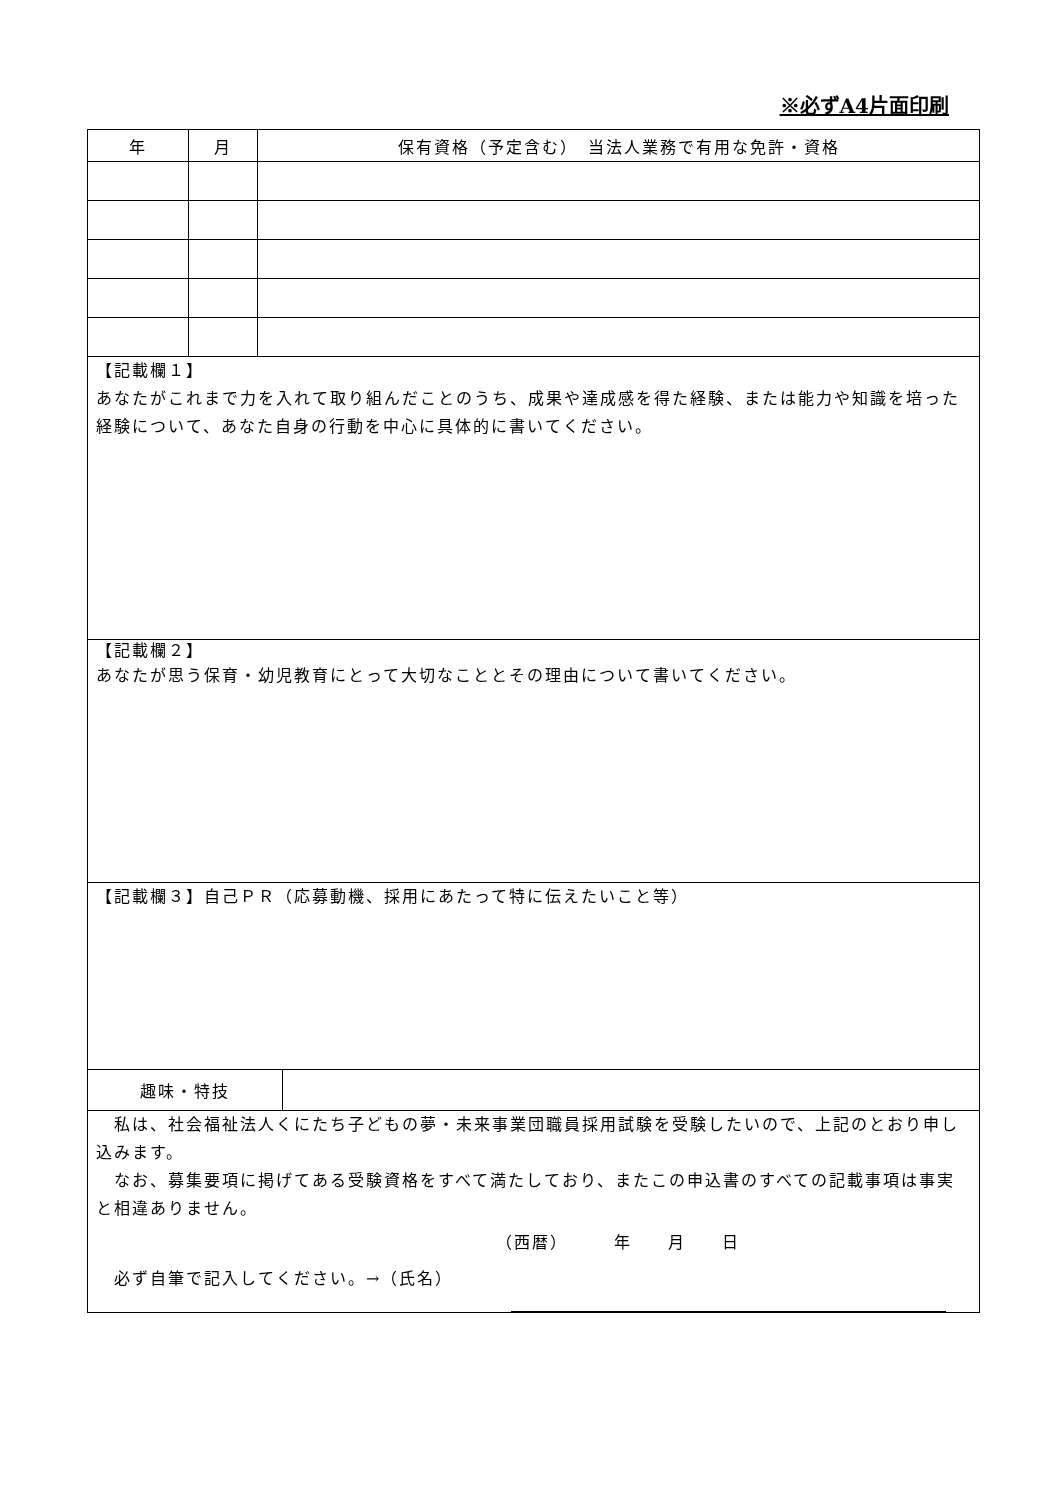※必ずA4片面印刷
| 年 | 月 | 保有資格（予定含む） 当法人業務で有用な免許・資格 | |
| --- | --- | --- | --- |
| 【記載欄１】 あなたがこれまで力を入れて取り組んだことのうち、成果や達成感を得た経験、または能力や知識を培った経験について、あなた自身の行動を中心に具体的に書いてください。 | | | |
| 【記載欄２】 あなたが思う保育・幼児教育にとって大切なこととその理由について書いてください。 | | | |
| 【記載欄３】自己ＰＲ（応募動機、採用にあたって特に伝えたいこと等） | | | |
| 趣味・特技 | | | |
| 私は、社会福祉法人くにたち子どもの夢・未来事業団職員採用試験を受験したいので、上記のとおり申し込みます。 なお、募集要項に掲げてある受験資格をすべて満たしており、またこの申込書のすべての記載事項は事実と相違ありません。 （西暦） 年 月 日 必ず自筆で記入してください。→（氏名） | | | |